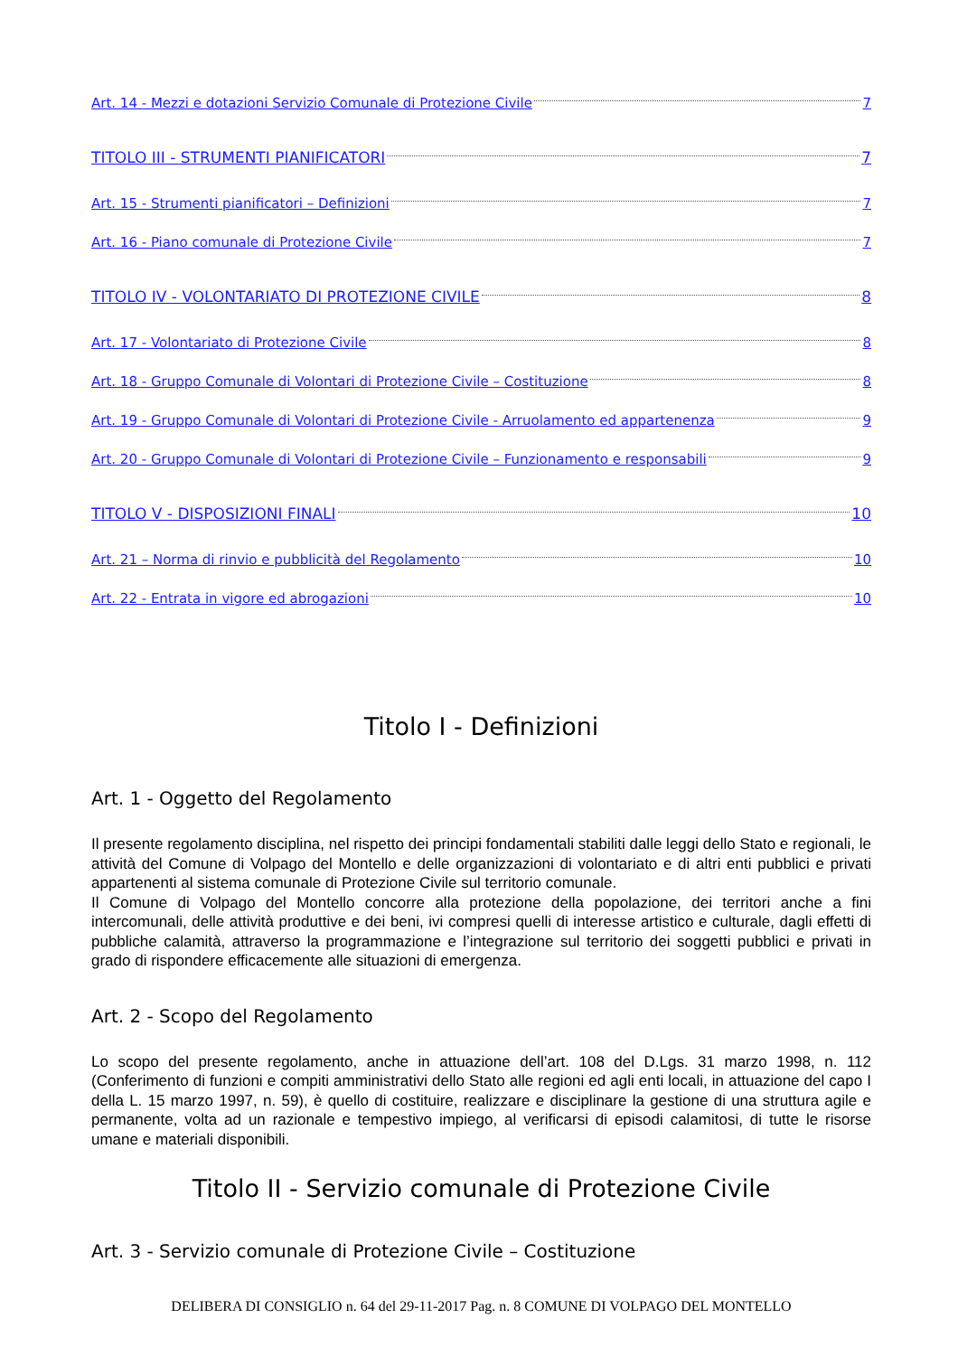Art. 14 - Mezzi e dotazioni Servizio Comunale di Protezione Civile 7
TITOLO III - STRUMENTI PIANIFICATORI 7
Art. 15 - Strumenti pianificatori – Definizioni 7
Art. 16 - Piano comunale di Protezione Civile 7
TITOLO IV - VOLONTARIATO DI PROTEZIONE CIVILE 8
Art. 17 - Volontariato di Protezione Civile 8
Art. 18 - Gruppo Comunale di Volontari di Protezione Civile – Costituzione 8
Art. 19 - Gruppo Comunale di Volontari di Protezione Civile - Arruolamento ed appartenenza 9
Art. 20 - Gruppo Comunale di Volontari di Protezione Civile – Funzionamento e responsabili 9
TITOLO V - DISPOSIZIONI FINALI 10
Art. 21 – Norma di rinvio e pubblicità del Regolamento 10
Art. 22 - Entrata in vigore ed abrogazioni 10
Titolo I - Definizioni
Art. 1 - Oggetto del Regolamento
Il presente regolamento disciplina, nel rispetto dei principi fondamentali stabiliti dalle leggi dello Stato e regionali, le attività del Comune di Volpago del Montello e delle organizzazioni di volontariato e di altri enti pubblici e privati appartenenti al sistema comunale di Protezione Civile sul territorio comunale.
Il Comune di Volpago del Montello concorre alla protezione della popolazione, dei territori anche a fini intercomunali, delle attività produttive e dei beni, ivi compresi quelli di interesse artistico e culturale, dagli effetti di pubbliche calamità, attraverso la programmazione e l’integrazione sul territorio dei soggetti pubblici e privati in grado di rispondere efficacemente alle situazioni di emergenza.
Art. 2 - Scopo del Regolamento
Lo scopo del presente regolamento, anche in attuazione dell’art. 108 del D.Lgs. 31 marzo 1998, n. 112 (Conferimento di funzioni e compiti amministrativi dello Stato alle regioni ed agli enti locali, in attuazione del capo I della L. 15 marzo 1997, n. 59), è quello di costituire, realizzare e disciplinare la gestione di una struttura agile e permanente, volta ad un razionale e tempestivo impiego, al verificarsi di episodi calamitosi, di tutte le risorse umane e materiali disponibili.
Titolo II - Servizio comunale di Protezione Civile
Art. 3 - Servizio comunale di Protezione Civile – Costituzione
DELIBERA DI CONSIGLIO n. 64 del 29-11-2017 Pag. n. 8 COMUNE DI VOLPAGO DEL MONTELLO